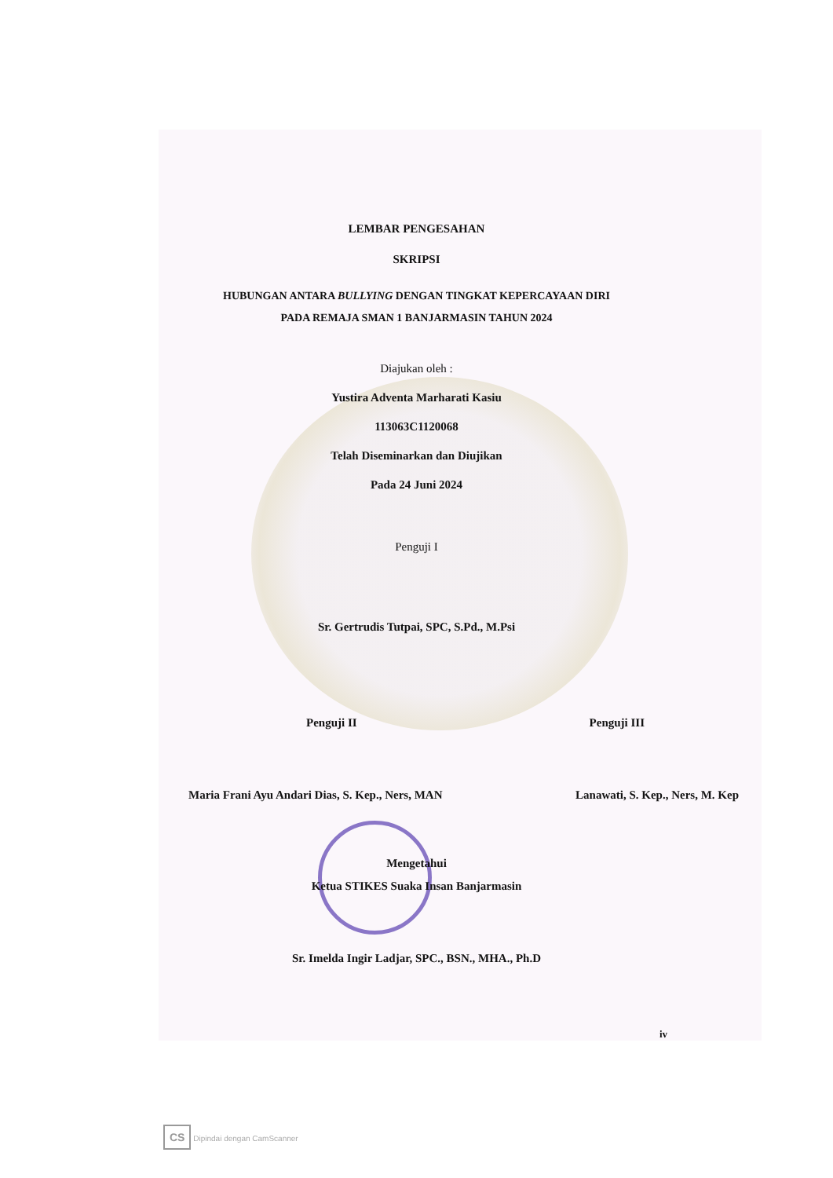LEMBAR PENGESAHAN
SKRIPSI
HUBUNGAN ANTARA BULLYING DENGAN TINGKAT KEPERCAYAAN DIRI
PADA REMAJA SMAN 1 BANJARMASIN TAHUN 2024
Diajukan oleh :
Yustira Adventa Marharati Kasiu
113063C1120068
Telah Diseminarkan dan Diujikan
Pada 24 Juni 2024
Penguji I
Sr. Gertrudis Tutpai, SPC, S.Pd., M.Psi
Penguji II Penguji III
Maria Frani Ayu Andari Dias, S. Kep., Ners, MAN Lanawati, S. Kep., Ners, M. Kep
Mengetahui
Ketua STIKES Suaka Insan Banjarmasin
Sr. Imelda Ingir Ladjar, SPC., BSN., MHA., Ph.D
iv
CS Dipindai dengan CamScanner